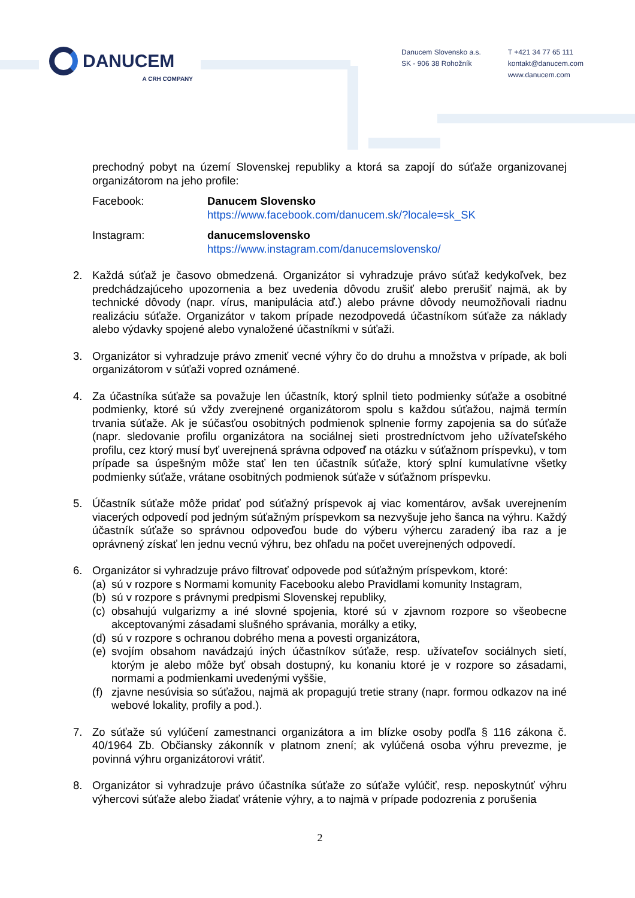DANUCEM
A CRH COMPANY
Danucem Slovensko a.s.
SK - 906 38 Rohožník
T +421 34 77 65 111
kontakt@danucem.com
www.danucem.com
prechodný pobyt na území Slovenskej republiky a ktorá sa zapojí do súťaže organizovanej organizátorom na jeho profile:
Facebook: Danucem Slovensko
https://www.facebook.com/danucem.sk/?locale=sk_SK
Instagram: danucemslovensko
https://www.instagram.com/danucemslovensko/
2. Každá súťaž je časovo obmedzená. Organizátor si vyhradzuje právo súťaž kedykoľvek, bez predchádzajúceho upozornenia a bez uvedenia dôvodu zrušiť alebo prerušiť najmä, ak by technické dôvody (napr. vírus, manipulácia atď.) alebo právne dôvody neumožňovali riadnu realizáciu súťaže. Organizátor v takom prípade nezodpovedá účastníkom súťaže za náklady alebo výdavky spojené alebo vynaložené účastníkmi v súťaži.
3. Organizátor si vyhradzuje právo zmeniť vecné výhry čo do druhu a množstva v prípade, ak boli organizátorom v súťaži vopred oznámené.
4. Za účastníka súťaže sa považuje len účastník, ktorý splnil tieto podmienky súťaže a osobitné podmienky, ktoré sú vždy zverejnené organizátorom spolu s každou súťažou, najmä termín trvania súťaže. Ak je súčasťou osobitných podmienok splnenie formy zapojenia sa do súťaže (napr. sledovanie profilu organizátora na sociálnej sieti prostredníctvom jeho užívateľského profilu, cez ktorý musí byť uverejnená správna odpoveď na otázku v súťažnom príspevku), v tom prípade sa úspešným môže stať len ten účastník súťaže, ktorý splní kumulatívne všetky podmienky súťaže, vrátane osobitných podmienok súťaže v súťažnom príspevku.
5. Účastník súťaže môže pridať pod súťažný príspevok aj viac komentárov, avšak uverejnením viacerých odpovedí pod jedným súťažným príspevkom sa nezvyšuje jeho šanca na výhru. Každý účastník súťaže so správnou odpoveďou bude do výberu výhercu zaradený iba raz a je oprávnený získať len jednu vecnú výhru, bez ohľadu na počet uverejnených odpovedí.
6. Organizátor si vyhradzuje právo filtrovať odpovede pod súťažným príspevkom, ktoré:
(a)
sú v rozpore s Normami komunity Facebooku alebo Pravidlami komunity Instagram,
(b)
sú v rozpore s právnymi predpismi Slovenskej republiky,
(c)
obsahujú vulgarizmy a iné slovné spojenia, ktoré sú v zjavnom rozpore so všeobecne akceptovanými zásadami slušného správania, morálky a etiky,
(d)
sú v rozpore s ochranou dobrého mena a povesti organizátora,
(e)
svojím obsahom navádzajú iných účastníkov súťaže, resp. užívateľov sociálnych sietí, ktorým je alebo môže byť obsah dostupný, ku konaniu ktoré je v rozpore so zásadami, normami a podmienkami uvedenými vyššie,
(f)
zjavne nesúvisia so súťažou, najmä ak propagujú tretie strany (napr. formou odkazov na iné webové lokality, profily a pod.).
7. Zo súťaže sú vylúčení zamestnanci organizátora a im blízke osoby podľa § 116 zákona č. 40/1964 Zb. Občiansky zákonník v platnom znení; ak vylúčená osoba výhru prevezme, je povinná výhru organizátorovi vrátiť.
8. Organizátor si vyhradzuje právo účastníka súťaže zo súťaže vylúčiť, resp. neposkytnúť výhru výhercovi súťaže alebo žiadať vrátenie výhry, a to najmä v prípade podozrenia z porušenia
2